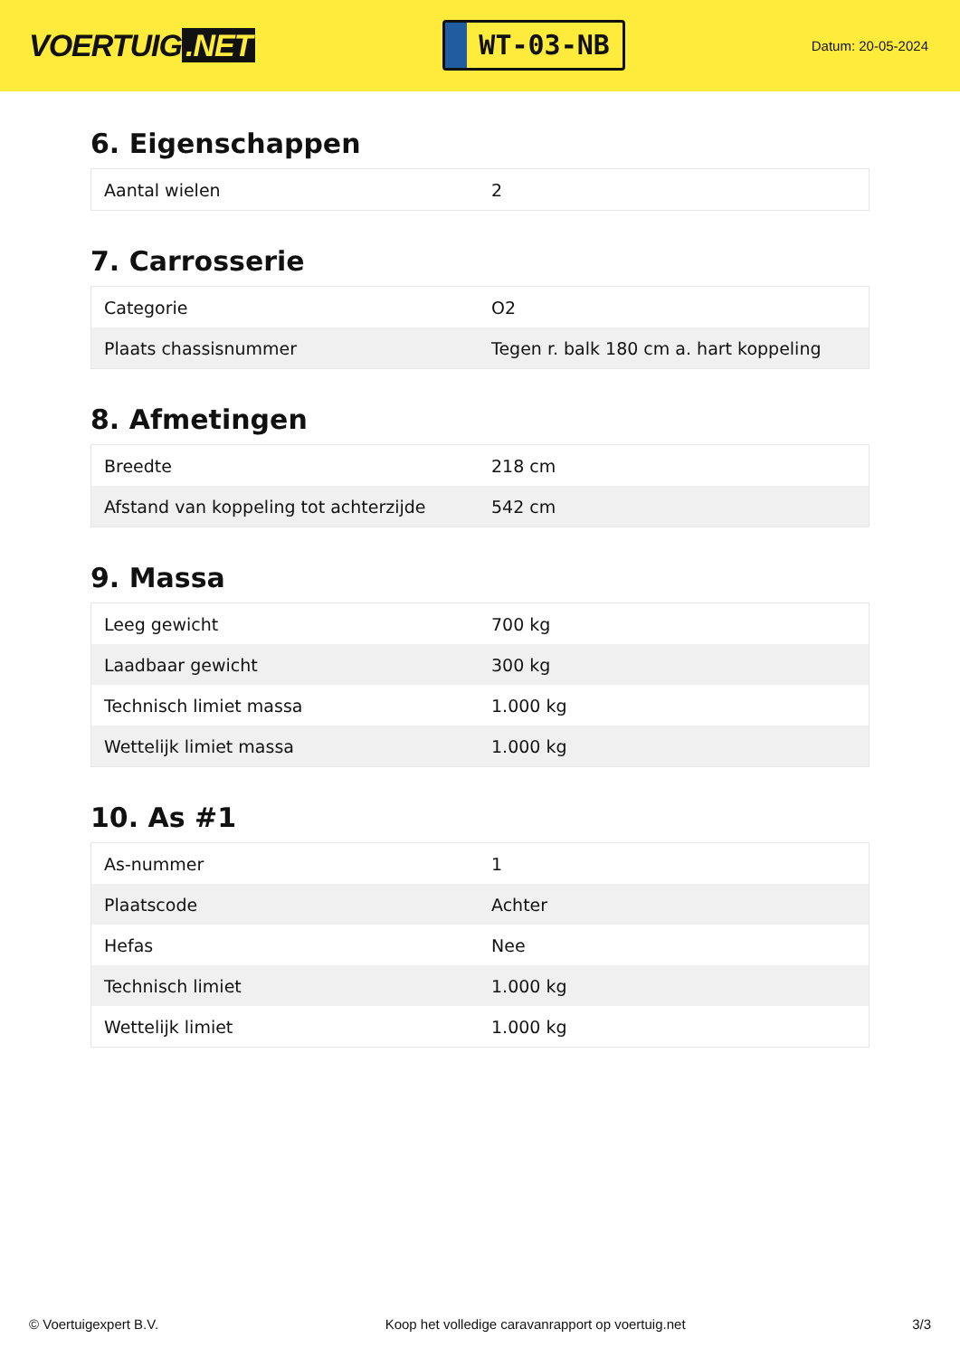VOERTUIG.NET
WT-03-NB
Datum: 20-05-2024
6. Eigenschappen
| Aantal wielen | 2 |
7. Carrosserie
| Categorie | O2 |
| Plaats chassisnummer | Tegen r. balk 180 cm a. hart koppeling |
8. Afmetingen
| Breedte | 218 cm |
| Afstand van koppeling tot achterzijde | 542 cm |
9. Massa
| Leeg gewicht | 700 kg |
| Laadbaar gewicht | 300 kg |
| Technisch limiet massa | 1.000 kg |
| Wettelijk limiet massa | 1.000 kg |
10. As #1
| As-nummer | 1 |
| Plaatscode | Achter |
| Hefas | Nee |
| Technisch limiet | 1.000 kg |
| Wettelijk limiet | 1.000 kg |
© Voertuigexpert B.V. Koop het volledige caravanrapport op voertuig.net 3/3